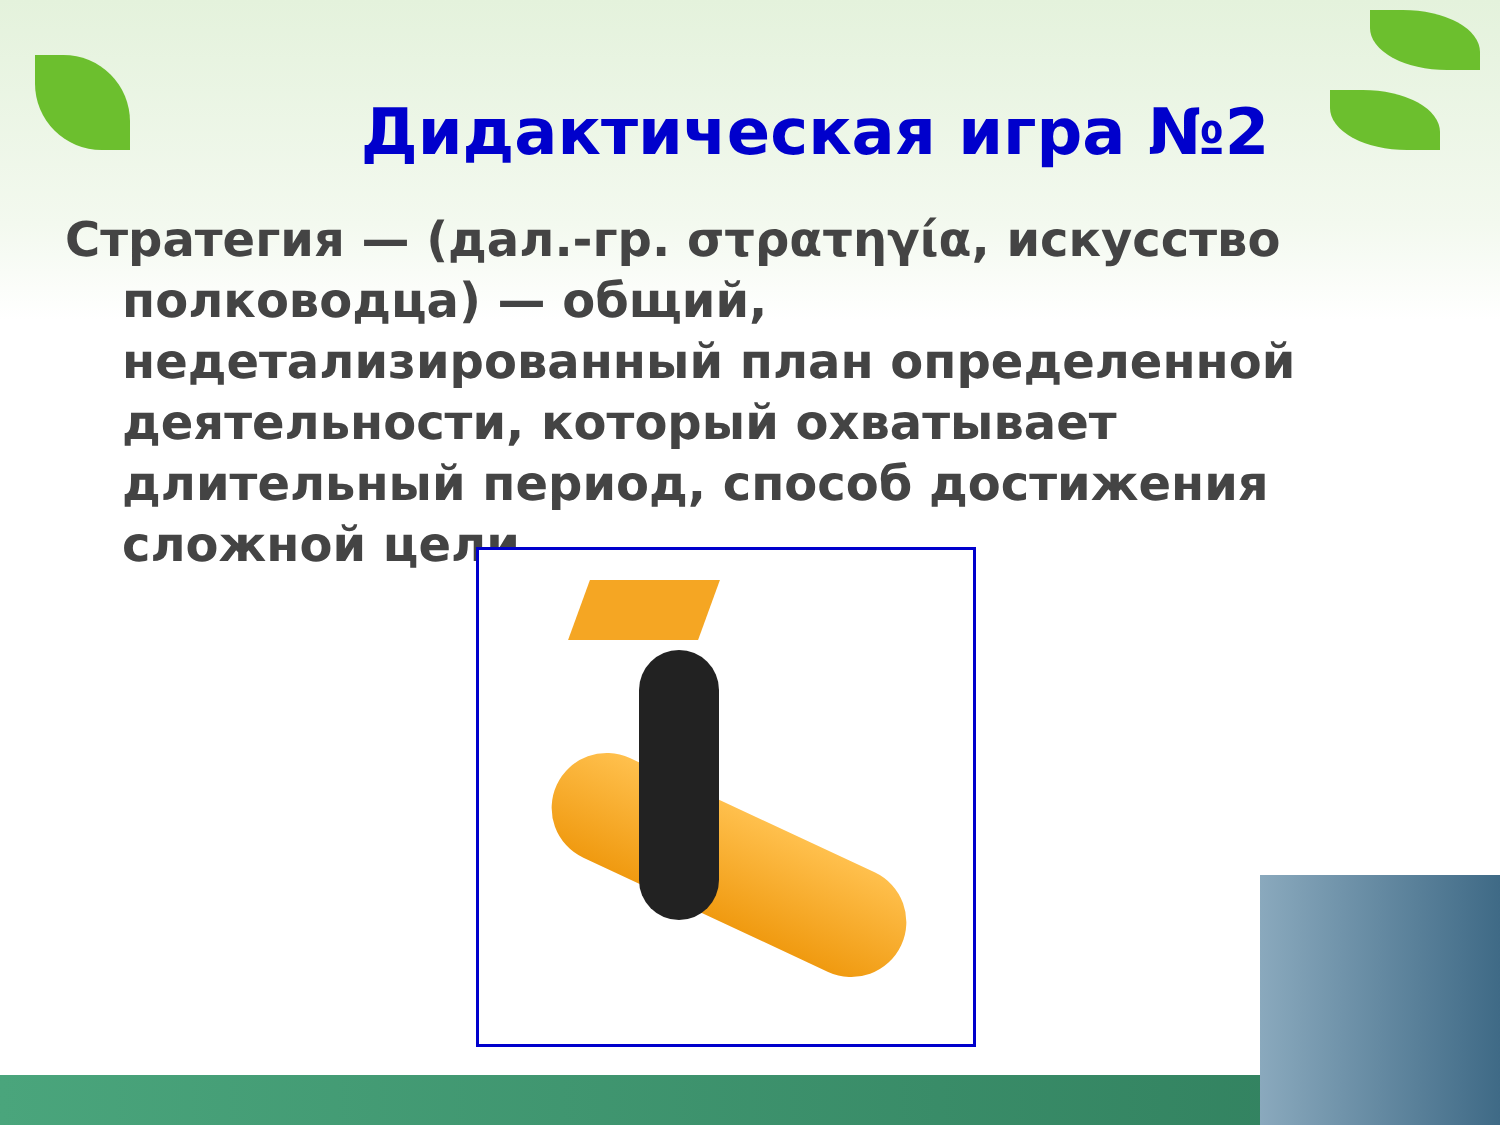Дидактическая игра №2
Стратегия — (дал.-гр. στρατηγία, искусство полководца) — общий, недетализированный план определенной деятельности, который охватывает длительный период, способ достижения сложной цели.